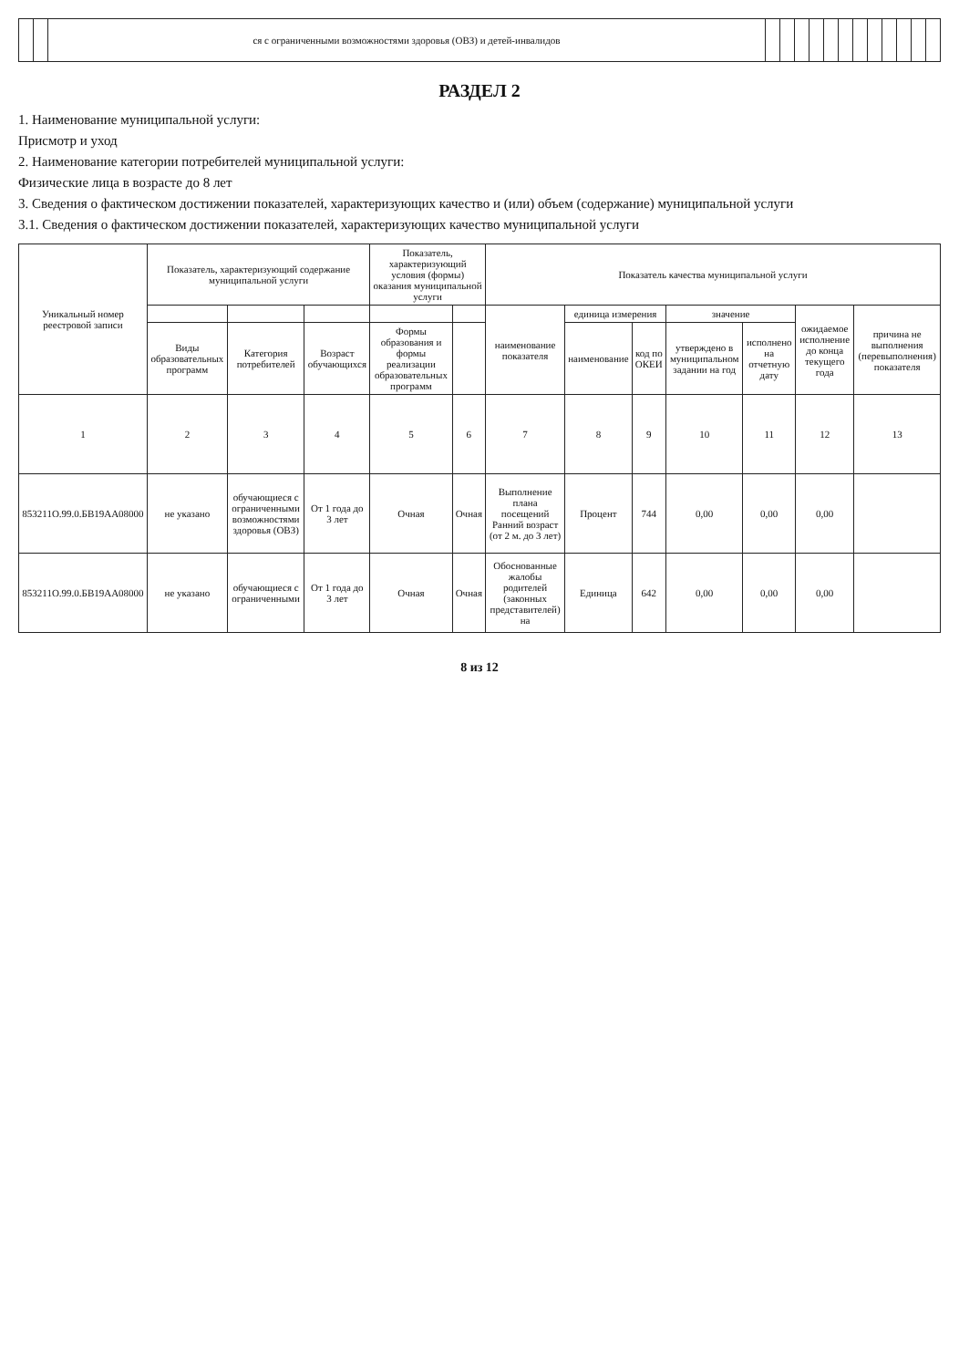| | | ся с ограниченными возможностями здоровья (ОВЗ) и детей-инвалидов | | | | | | | | | | | | |
РАЗДЕЛ 2
1. Наименование муниципальной услуги:
Присмотр и уход
2. Наименование категории потребителей муниципальной услуги:
Физические лица в возрасте до 8 лет
3. Сведения о фактическом достижении показателей, характеризующих качество и (или) объем (содержание) муниципальной услуги
3.1. Сведения о фактическом достижении показателей, характеризующих качество муниципальной услуги
| Уникальный номер реестровой записи | Показатель, характеризующий содержание муниципальной услуги | | | Показатель, характеризующий условия (формы) оказания муниципальной услуги | | Показатель качества муниципальной услуги | | | | | | |
| --- | --- | --- | --- | --- | --- | --- | --- | --- | --- | --- | --- | --- |
| | | | | | | наименование показателя | единица измерения | | значение | | ожидаемое исполнение до конца текущего года | причина не выполнения (перевыполнения) показателя |
| | Виды образовательных программ | Категория потребителей | Возраст обучающихся | Формы образования и формы реализации образовательных программ | | | наименование | код по ОКЕИ | утверждено в муниципальном задании на год | исполнено на отчетную дату | | |
| 1 | 2 | 3 | 4 | 5 | 6 | 7 | 8 | 9 | 10 | 11 | 12 | 13 |
| 853211О.99.0.БВ19АА08000 | не указано | обучающиеся с ограниченными возможностями здоровья (ОВЗ) | От 1 года до 3 лет | Очная | Очная | Выполнение плана посещений Ранний возраст (от 2 м. до 3 лет) | Процент | 744 | 0,00 | 0,00 | 0,00 | |
| 853211О.99.0.БВ19АА08000 | не указано | обучающиеся с ограниченными | От 1 года до 3 лет | Очная | Очная | Обоснованные жалобы родителей (законных представителей) на | Единица | 642 | 0,00 | 0,00 | 0,00 | |
8 из 12